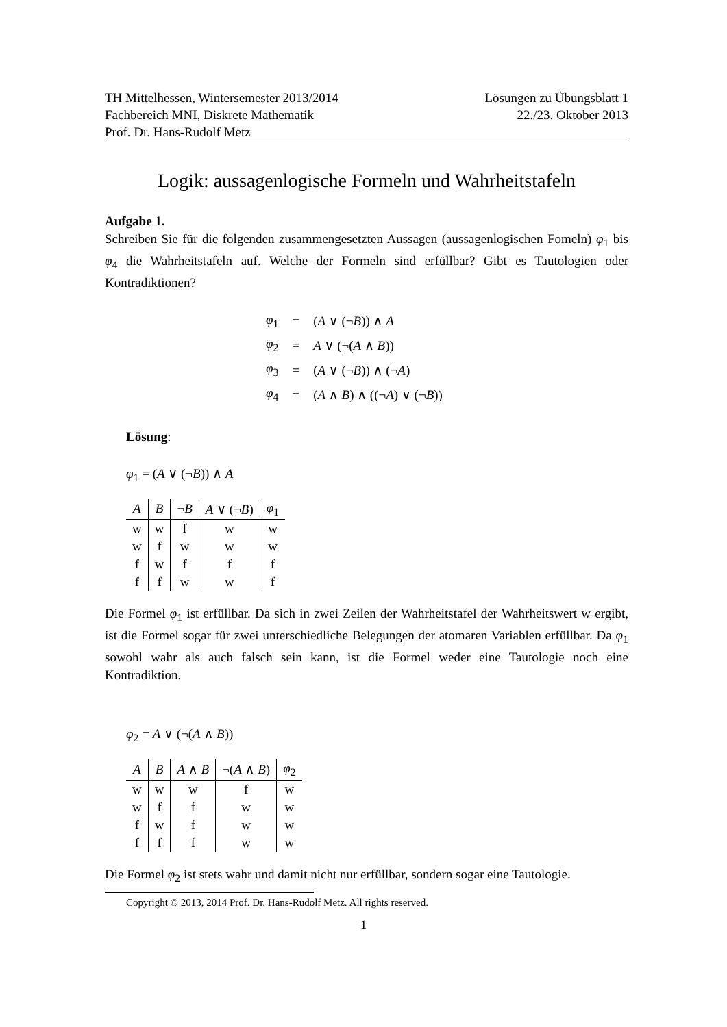TH Mittelhessen, Wintersemester 2013/2014
Fachbereich MNI, Diskrete Mathematik
Prof. Dr. Hans-Rudolf Metz
Lösungen zu Übungsblatt 1
22./23. Oktober 2013
Logik: aussagenlogische Formeln und Wahrheitstafeln
Aufgabe 1.
Schreiben Sie für die folgenden zusammengesetzten Aussagen (aussagenlogischen Fomeln) φ<sub>1</sub> bis φ<sub>4</sub> die Wahrheitstafeln auf. Welche der Formeln sind erfüllbar? Gibt es Tautologien oder Kontradiktionen?
| φ<sub>1</sub> | = | ( A ∨ (¬ B )) ∧ A |
| φ<sub>2</sub> | = | A ∨ (¬( A ∧ B )) |
| φ<sub>3</sub> | = | ( A ∨ (¬ B )) ∧ (¬ A ) |
| φ<sub>4</sub> | = | ( A ∧ B ) ∧ ((¬ A ) ∨ (¬ B )) |
Lösung:
φ<sub>1</sub> = (A ∨ (¬B)) ∧ A
| A | B | ¬ B | A ∨ (¬ B ) | φ<sub>1</sub> |
| --- | --- | --- | --- | --- |
| w | w | f | w | w |
| w | f | w | w | w |
| f | w | f | f | f |
| f | f | w | w | f |
Die Formel φ<sub>1</sub> ist erfüllbar. Da sich in zwei Zeilen der Wahrheitstafel der Wahrheitswert w ergibt, ist die Formel sogar für zwei unterschiedliche Belegungen der atomaren Variablen erfüllbar. Da φ<sub>1</sub> sowohl wahr als auch falsch sein kann, ist die Formel weder eine Tautologie noch eine Kontradiktion.
φ<sub>2</sub> = A ∨ (¬(A ∧ B))
| A | B | A ∧ B | ¬( A ∧ B ) | φ<sub>2</sub> |
| --- | --- | --- | --- | --- |
| w | w | w | f | w |
| w | f | f | w | w |
| f | w | f | w | w |
| f | f | f | w | w |
Die Formel φ<sub>2</sub> ist stets wahr und damit nicht nur erfüllbar, sondern sogar eine Tautologie.
Copyright © 2013, 2014 Prof. Dr. Hans-Rudolf Metz. All rights reserved.
1